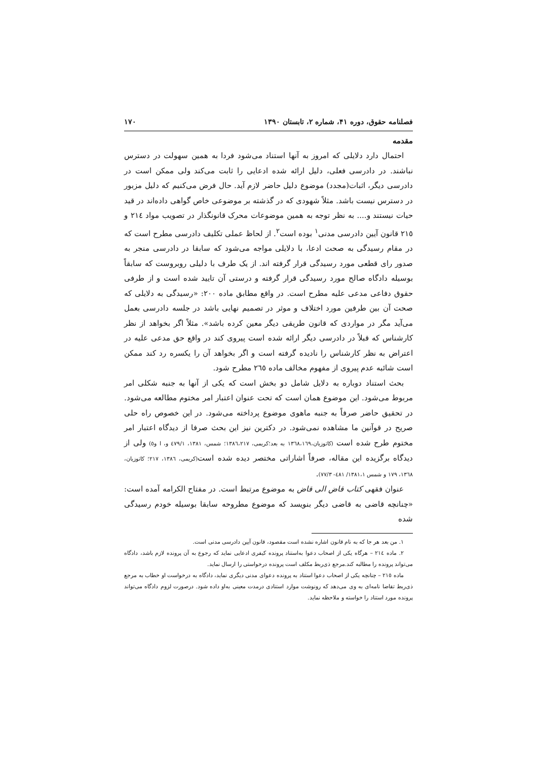فصلنامه حقوق، دوره ۴۱، شماره ۲، تابستان ۱۳۹۰ ۱۷۰
مقدمه
احتمال دارد دلایلی که امروز به آنها استناد می‌شود فردا به همین سهولت در دسترس نباشند. در دادرسی فعلی، دلیل ارائه شده ادعایی را ثابت می‌کند ولی ممکن است در دادرسی دیگر، اثبات(مجدد) موضوع دلیل حاضر لازم آید. حال فرض می‌کنیم که دلیل مزبور در دسترس نیست باشد. مثلاً شهودی که در گذشته بر موضوعی خاص گواهی داده‌اند در قید حیات نیستند و.... به نظر توجه به همین موضوعات محرک قانونگذار در تصویب مواد ٢١٤ و ٢١٥ قانون آیین دادرسی مدنی<sup>١</sup> بوده است<sup>٢</sup>. از لحاظ عملی تکلیف دادرسی مطرح است که در مقام رسیدگی به صحت ادعا، با دلایلی مواجه می‌شود که سابقا در دادرسی منجر به صدور رای قطعی مورد رسیدگی قرار گرفته اند. از یک طرف با دلیلی روبروست که سابقاً بوسیله دادگاه صالح مورد رسیدگی قرار گرفته و درستی آن تایید شده است و از طرفی حقوق دفاعی مدعی علیه مطرح است. در واقع مطابق ماده ٢٠٠: «رسیدگی به دلایلی که صحت آن بین طرفین مورد اختلاف و موثر در تصمیم نهایی باشد در جلسه دادرسی بعمل می‌آید مگر در مواردی که قانون طریقی دیگر معین کرده باشد». مثلاً اگر بخواهد از نظر کارشناس که قبلاً در دادرسی دیگر ارائه شده است پیروی کند در واقع حق مدعی علیه در اعتراض به نظر کارشناس را نادیده گرفته است و اگر بخواهد آن را یکسره رد کند ممکن است شائبه عدم پیروی از مفهوم مخالف ماده ٢٦٥ مطرح شود.
بحث استناد دوباره به دلایل شامل دو بخش است که یکی از آنها به جنبه شکلی امر مربوط می‌شود. این موضوع همان است که تحت عنوان اعتبار امر مختوم مطالعه می‌شود. در تحقیق حاضر صرفاً به جنبه ماهوی موضوع پرداخته می‌شود. در این خصوص راه حلی صریح در قوآنین ما مشاهده نمی‌شود. در دکترین نیز این بحث صرفا از دیدگاه اعتبار امر مختوم طرح شده است (کاتوزیان،١٣٦٨،١٦٩ به بعد؛کریمی، ١٣٨٦،٢١٧؛ شمس، ١٣٨١، ٤٧٩/١ و، ا و٥) ولی از دیدگاه برگزیده این مقاله، صرفاً اشاراتی مختصر دیده شده است(کریمی، ١٣٨٦، ٢١٧؛ کاتوزیان، ١٣٦٨، ١٧٩ و شمس ١٣٨١،١/ ٤٨١- ٧٧/٣).
عنوان فقهی کتاب قاض الی قاض به موضوع مرتبط است. در مفتاح الکرامه آمده است: «چنانچه قاضی به قاضی دیگر بنویسد که موضوع مطروحه سابقا بوسیله خودم رسیدگی شده
١. من بعد هر جا که به نام قانون اشاره نشده است مقصود، قانون آیین دادرسی مدنی است.
٢. ماده ٢١٤ – هرگاه یکی از اصحاب دعوا به‌استناد پرونده کیفری ادعایی نماید که رجوع به آن پرونده لازم باشد، دادگاه می‌تواند پرونده را مطالبه کند.مرجع ذی‌ربط مکلف است پرونده درخواستی را ارسال نماید.
ماده ٢١٥ – چنانچه یکی از اصحاب دعوا استناد به پرونده دعوای مدنی دیگری نماید، دادگاه به درخواست او خطاب به مرجع ذی‌ربط تقاضا نامه‌ای به وی می‌دهد که رونوشت موارد استنادی درمدت معینی به‌او داده شود. درصورت لزوم دادگاه می‌تواند پرونده مورد استناد را خواسته و ملاحظه نماید.